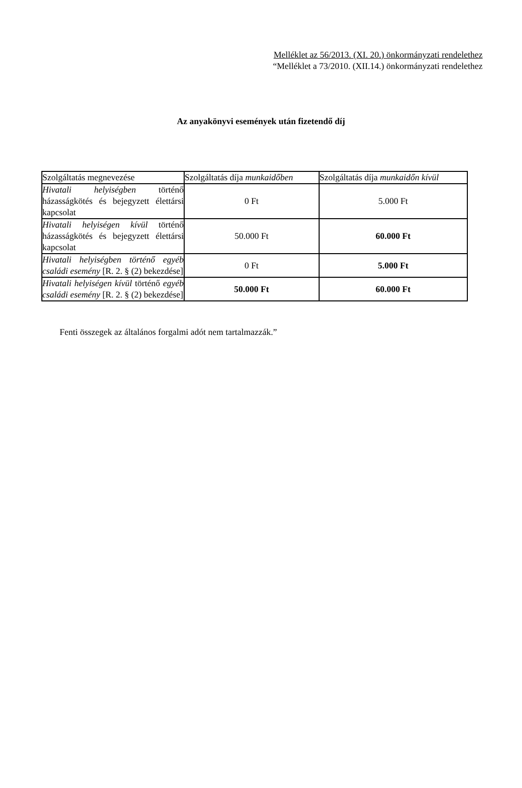Melléklet az 56/2013. (XI. 20.) önkormányzati rendelethez
“Melléklet a 73/2010. (XII.14.) önkormányzati rendelethez
Az anyakönyvi események után fizetendő díj
| Szolgáltatás megnevezése | Szolgáltatás díja munkaidőben | Szolgáltatás díja munkaidőn kívül |
| Hivatali helyiségben történő házasságkötés és bejegyzett élettársi kapcsolat | 0 Ft | 5.000 Ft |
| Hivatali helyiségen kívül történő házasságkötés és bejegyzett élettársi kapcsolat | 50.000 Ft | 60.000 Ft |
| Hivatali helyiségben történő egyéb családi esemény [R. 2. § (2) bekezdése] | 0 Ft | 5.000 Ft |
| Hivatali helyiségen kívül történő egyéb családi esemény [R. 2. § (2) bekezdése] | 50.000 Ft | 60.000 Ft |
Fenti összegek az általános forgalmi adót nem tartalmazzák.”